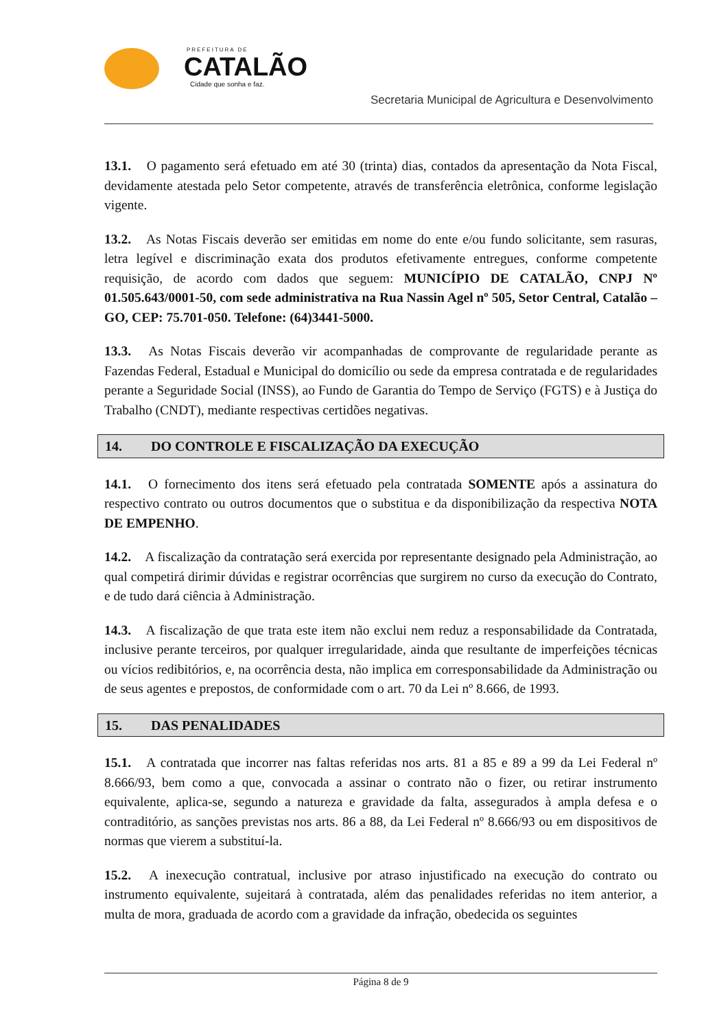PREFEITURA DE
CATALÃO
Cidade que sonha e faz.
Secretaria Municipal de Agricultura e Desenvolvimento
13.1. O pagamento será efetuado em até 30 (trinta) dias, contados da apresentação da Nota Fiscal, devidamente atestada pelo Setor competente, através de transferência eletrônica, conforme legislação vigente.
13.2. As Notas Fiscais deverão ser emitidas em nome do ente e/ou fundo solicitante, sem rasuras, letra legível e discriminação exata dos produtos efetivamente entregues, conforme competente requisição, de acordo com dados que seguem: MUNICÍPIO DE CATALÃO, CNPJ Nº 01.505.643/0001-50, com sede administrativa na Rua Nassin Agel nº 505, Setor Central, Catalão – GO, CEP: 75.701-050. Telefone: (64)3441-5000.
13.3. As Notas Fiscais deverão vir acompanhadas de comprovante de regularidade perante as Fazendas Federal, Estadual e Municipal do domicílio ou sede da empresa contratada e de regularidades perante a Seguridade Social (INSS), ao Fundo de Garantia do Tempo de Serviço (FGTS) e à Justiça do Trabalho (CNDT), mediante respectivas certidões negativas.
14. DO CONTROLE E FISCALIZAÇÃO DA EXECUÇÃO
14.1. O fornecimento dos itens será efetuado pela contratada SOMENTE após a assinatura do respectivo contrato ou outros documentos que o substitua e da disponibilização da respectiva NOTA DE EMPENHO.
14.2. A fiscalização da contratação será exercida por representante designado pela Administração, ao qual competirá dirimir dúvidas e registrar ocorrências que surgirem no curso da execução do Contrato, e de tudo dará ciência à Administração.
14.3. A fiscalização de que trata este item não exclui nem reduz a responsabilidade da Contratada, inclusive perante terceiros, por qualquer irregularidade, ainda que resultante de imperfeições técnicas ou vícios redibitórios, e, na ocorrência desta, não implica em corresponsabilidade da Administração ou de seus agentes e prepostos, de conformidade com o art. 70 da Lei nº 8.666, de 1993.
15. DAS PENALIDADES
15.1. A contratada que incorrer nas faltas referidas nos arts. 81 a 85 e 89 a 99 da Lei Federal nº 8.666/93, bem como a que, convocada a assinar o contrato não o fizer, ou retirar instrumento equivalente, aplica-se, segundo a natureza e gravidade da falta, assegurados à ampla defesa e o contraditório, as sanções previstas nos arts. 86 a 88, da Lei Federal nº 8.666/93 ou em dispositivos de normas que vierem a substituí-la.
15.2. A inexecução contratual, inclusive por atraso injustificado na execução do contrato ou instrumento equivalente, sujeitará à contratada, além das penalidades referidas no item anterior, a multa de mora, graduada de acordo com a gravidade da infração, obedecida os seguintes
Página 8 de 9